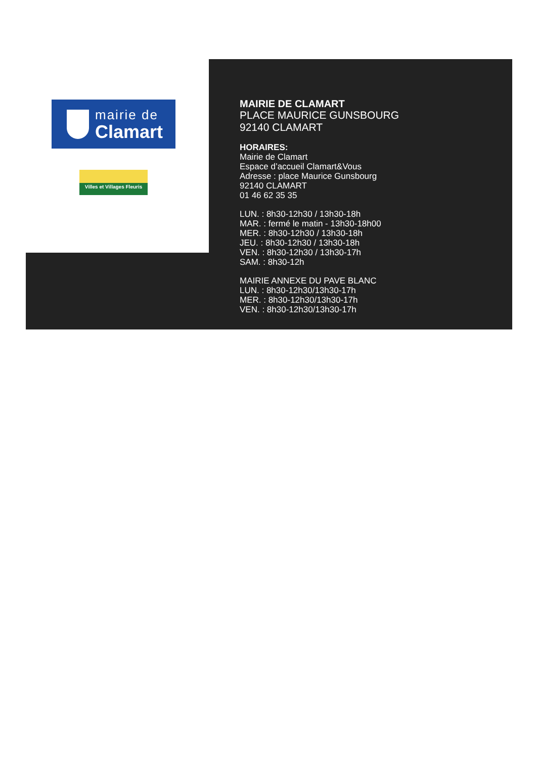mairie de
Clamart
Villes et Villages Fleuris
MAIRIE DE CLAMART
PLACE MAURICE GUNSBOURG
92140 CLAMART
HORAIRES:
Mairie de Clamart
Espace d’accueil Clamart&Vous
Adresse : place Maurice Gunsbourg
92140 CLAMART
01 46 62 35 35
LUN. : 8h30-12h30 / 13h30-18h
MAR. : fermé le matin - 13h30-18h00
MER. : 8h30-12h30 / 13h30-18h
JEU. : 8h30-12h30 / 13h30-18h
VEN. : 8h30-12h30 / 13h30-17h
SAM. : 8h30-12h
MAIRIE ANNEXE DU PAVE BLANC
LUN. : 8h30-12h30/13h30-17h
MER. : 8h30-12h30/13h30-17h
VEN. : 8h30-12h30/13h30-17h